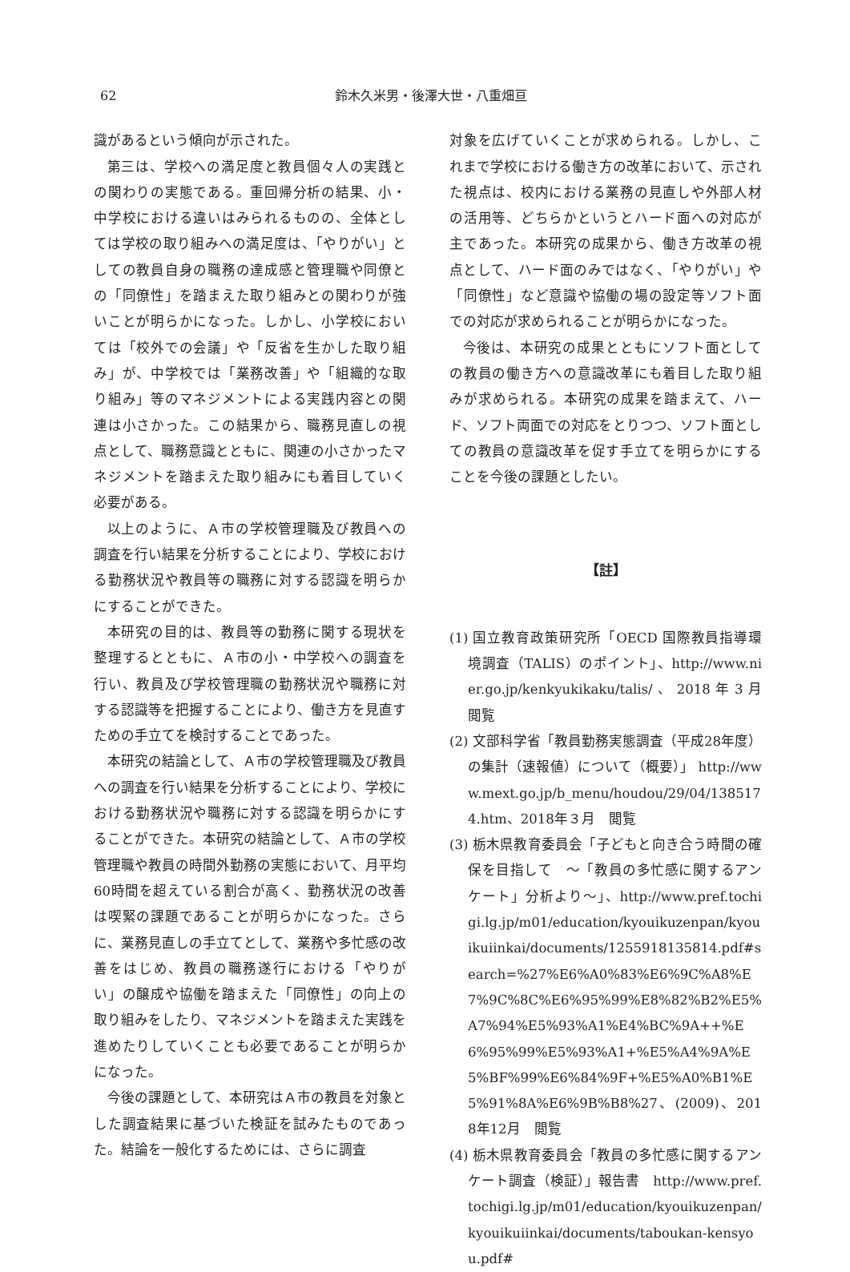62 鈴木久米男・後澤大世・八重畑亘
識があるという傾向が示された。
第三は、学校への満足度と教員個々人の実践との関わりの実態である。重回帰分析の結果、小・中学校における違いはみられるものの、全体としては学校の取り組みへの満足度は、「やりがい」としての教員自身の職務の達成感と管理職や同僚との「同僚性」を踏まえた取り組みとの関わりが強いことが明らかになった。しかし、小学校においては「校外での会議」や「反省を生かした取り組み」が、中学校では「業務改善」や「組織的な取り組み」等のマネジメントによる実践内容との関連は小さかった。この結果から、職務見直しの視点として、職務意識とともに、関連の小さかったマネジメントを踏まえた取り組みにも着目していく必要がある。
以上のように、Ａ市の学校管理職及び教員への調査を行い結果を分析することにより、学校における勤務状況や教員等の職務に対する認識を明らかにすることができた。
本研究の目的は、教員等の勤務に関する現状を整理するとともに、Ａ市の小・中学校への調査を行い、教員及び学校管理職の勤務状況や職務に対する認識等を把握することにより、働き方を見直すための手立てを検討することであった。
本研究の結論として、Ａ市の学校管理職及び教員への調査を行い結果を分析することにより、学校における勤務状況や職務に対する認識を明らかにすることができた。本研究の結論として、Ａ市の学校管理職や教員の時間外勤務の実態において、月平均60時間を超えている割合が高く、勤務状況の改善は喫緊の課題であることが明らかになった。さらに、業務見直しの手立てとして、業務や多忙感の改善をはじめ、教員の職務遂行における「やりがい」の醸成や協働を踏まえた「同僚性」の向上の取り組みをしたり、マネジメントを踏まえた実践を進めたりしていくことも必要であることが明らかになった。
今後の課題として、本研究はＡ市の教員を対象とした調査結果に基づいた検証を試みたものであった。結論を一般化するためには、さらに調査
対象を広げていくことが求められる。しかし、これまで学校における働き方の改革において、示された視点は、校内における業務の見直しや外部人材の活用等、どちらかというとハード面への対応が主であった。本研究の成果から、働き方改革の視点として、ハード面のみではなく、「やりがい」や「同僚性」など意識や協働の場の設定等ソフト面での対応が求められることが明らかになった。
今後は、本研究の成果とともにソフト面としての教員の働き方への意識改革にも着目した取り組みが求められる。本研究の成果を踏まえて、ハード、ソフト両面での対応をとりつつ、ソフト面としての教員の意識改革を促す手立てを明らかにすることを今後の課題としたい。
【註】
(1) 国立教育政策研究所「OECD 国際教員指導環境調査（TALIS）のポイント」、http://www.nier.go.jp/kenkyukikaku/talis/、2018年3月　閲覧
(2) 文部科学省「教員勤務実態調査（平成28年度）の集計（速報値）について（概要）」 http://www.mext.go.jp/b_menu/houdou/29/04/1385174.htm、2018年３月　閲覧
(3) 栃木県教育委員会「子どもと向き合う時間の確保を目指して　～「教員の多忙感に関するアンケート」分析より～」、http://www.pref.tochigi.lg.jp/m01/education/kyouikuzenpan/kyouikuiinkai/documents/1255918135814.pdf#search=%27%E6%A0%83%E6%9C%A8%E7%9C%8C%E6%95%99%E8%82%B2%E5%A7%94%E5%93%A1%E4%BC%9A++%E6%95%99%E5%93%A1+%E5%A4%9A%E5%BF%99%E6%84%9F+%E5%A0%B1%E5%91%8A%E6%9B%B8%27、(2009)、2018年12月　閲覧
(4) 栃木県教育委員会「教員の多忙感に関するアンケート調査（検証）」報告書　http://www.pref.tochigi.lg.jp/m01/education/kyouikuzenpan/kyouikuiinkai/documents/taboukan-kensyou.pdf#